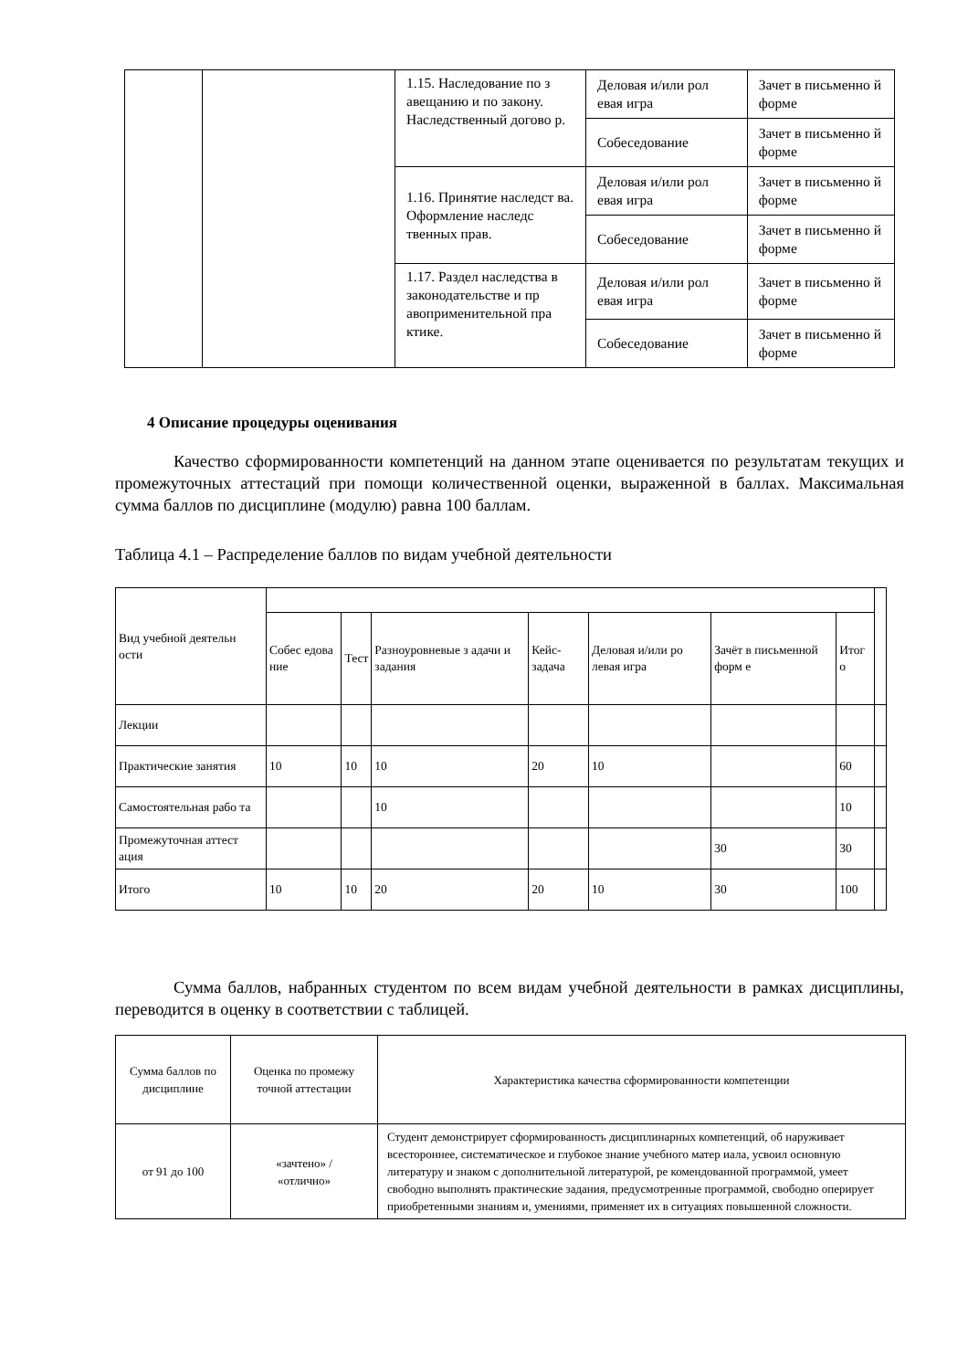| | | 1.15. Наследование по з авещанию и по закону. Наследственный догово р. | Деловая и/или рол евая игра | Зачет в письменно й форме |
| | | | Собеседование | Зачет в письменно й форме |
| | | 1.16. Принятие наследст ва. Оформление наследс твенных прав. | Деловая и/или рол евая игра | Зачет в письменно й форме |
| | | | Собеседование | Зачет в письменно й форме |
| | | 1.17. Раздел наследства в законодательстве и пр авоприменительной пра ктике. | Деловая и/или рол евая игра | Зачет в письменно й форме |
| | | | Собеседование | Зачет в письменно й форме |
4 Описание процедуры оценивания
Качество сформированности компетенций на данном этапе оценивается по результатам текущих и промежуточных аттестаций при помощи количественной оценки, выраженной в баллах. Максимальная сумма баллов по дисциплине (модулю) равна 100 баллам.
Таблица 4.1 – Распределение баллов по видам учебной деятельности
| Вид учебной деятельн ости | | | | | | | | |
| | Собес едова ние | Тест | Разноуровневые з адачи и задания | Кейс-задача | Деловая и/или ро левая игра | Зачёт в письменной форм е | Итог о | |
| Лекции | | | | | | | | |
| Практические занятия | 10 | 10 | 10 | 20 | 10 | | 60 | |
| Самостоятельная рабо та | | | 10 | | | | 10 | |
| Промежуточная аттест ация | | | | | | 30 | 30 | |
| Итого | 10 | 10 | 20 | 20 | 10 | 30 | 100 | |
Сумма баллов, набранных студентом по всем видам учебной деятельности в рамках дисциплины, переводится в оценку в соответствии с таблицей.
| Сумма баллов по дисциплине | Оценка по промежу точной аттестации | Характеристика качества сформированности компетенции |
| от 91 до 100 | «зачтено» / «отлично» | Студент демонстрирует сформированность дисциплинарных компетенций, об наруживает всестороннее, систематическое и глубокое знание учебного матер иала, усвоил основную литературу и знаком с дополнительной литературой, ре комендованной программой, умеет свободно выполнять практические задания, предусмотренные программой, свободно оперирует приобретенными знаниям и, умениями, применяет их в ситуациях повышенной сложности. |